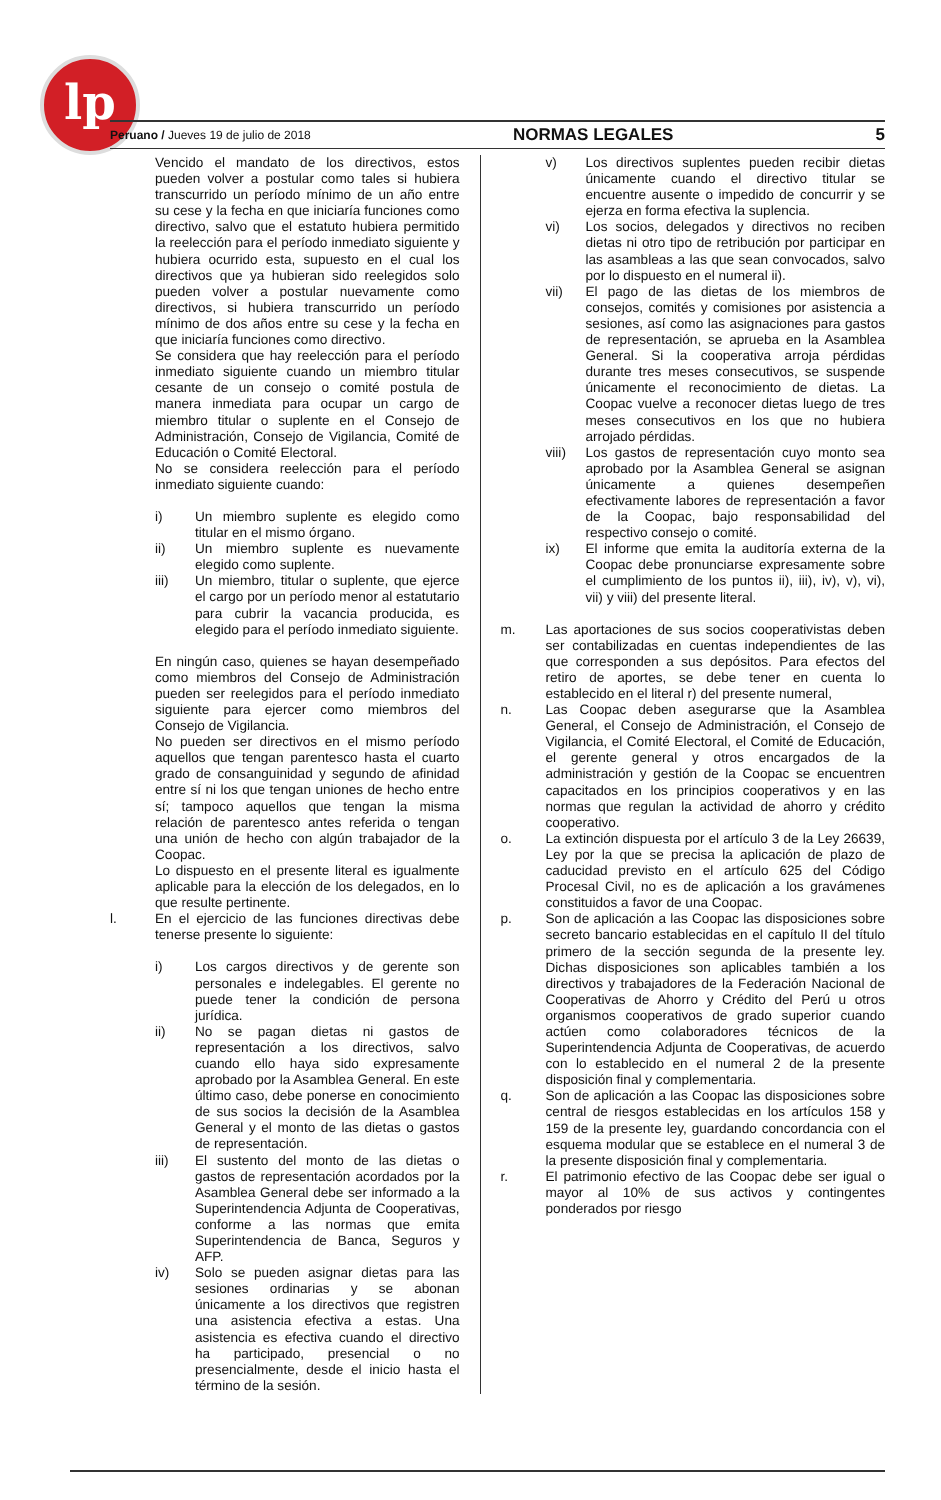lp
Peruano / Jueves 19 de julio de 2018 NORMAS LEGALES 5
Vencido el mandato de los directivos, estos pueden volver a postular como tales si hubiera transcurrido un período mínimo de un año entre su cese y la fecha en que iniciaría funciones como directivo, salvo que el estatuto hubiera permitido la reelección para el período inmediato siguiente y hubiera ocurrido esta, supuesto en el cual los directivos que ya hubieran sido reelegidos solo pueden volver a postular nuevamente como directivos, si hubiera transcurrido un período mínimo de dos años entre su cese y la fecha en que iniciaría funciones como directivo.
Se considera que hay reelección para el período inmediato siguiente cuando un miembro titular cesante de un consejo o comité postula de manera inmediata para ocupar un cargo de miembro titular o suplente en el Consejo de Administración, Consejo de Vigilancia, Comité de Educación o Comité Electoral.
No se considera reelección para el período inmediato siguiente cuando:
i) Un miembro suplente es elegido como titular en el mismo órgano.
ii) Un miembro suplente es nuevamente elegido como suplente.
iii) Un miembro, titular o suplente, que ejerce el cargo por un período menor al estatutario para cubrir la vacancia producida, es elegido para el período inmediato siguiente.
En ningún caso, quienes se hayan desempeñado como miembros del Consejo de Administración pueden ser reelegidos para el período inmediato siguiente para ejercer como miembros del Consejo de Vigilancia.
No pueden ser directivos en el mismo período aquellos que tengan parentesco hasta el cuarto grado de consanguinidad y segundo de afinidad entre sí ni los que tengan uniones de hecho entre sí; tampoco aquellos que tengan la misma relación de parentesco antes referida o tengan una unión de hecho con algún trabajador de la Coopac.
Lo dispuesto en el presente literal es igualmente aplicable para la elección de los delegados, en lo que resulte pertinente.
l. En el ejercicio de las funciones directivas debe tenerse presente lo siguiente:
i) Los cargos directivos y de gerente son personales e indelegables. El gerente no puede tener la condición de persona jurídica.
ii) No se pagan dietas ni gastos de representación a los directivos, salvo cuando ello haya sido expresamente aprobado por la Asamblea General. En este último caso, debe ponerse en conocimiento de sus socios la decisión de la Asamblea General y el monto de las dietas o gastos de representación.
iii) El sustento del monto de las dietas o gastos de representación acordados por la Asamblea General debe ser informado a la Superintendencia Adjunta de Cooperativas, conforme a las normas que emita Superintendencia de Banca, Seguros y AFP.
iv) Solo se pueden asignar dietas para las sesiones ordinarias y se abonan únicamente a los directivos que registren una asistencia efectiva a estas. Una asistencia es efectiva cuando el directivo ha participado, presencial o no presencialmente, desde el inicio hasta el término de la sesión.
v) Los directivos suplentes pueden recibir dietas únicamente cuando el directivo titular se encuentre ausente o impedido de concurrir y se ejerza en forma efectiva la suplencia.
vi) Los socios, delegados y directivos no reciben dietas ni otro tipo de retribución por participar en las asambleas a las que sean convocados, salvo por lo dispuesto en el numeral ii).
vii) El pago de las dietas de los miembros de consejos, comités y comisiones por asistencia a sesiones, así como las asignaciones para gastos de representación, se aprueba en la Asamblea General. Si la cooperativa arroja pérdidas durante tres meses consecutivos, se suspende únicamente el reconocimiento de dietas. La Coopac vuelve a reconocer dietas luego de tres meses consecutivos en los que no hubiera arrojado pérdidas.
viii) Los gastos de representación cuyo monto sea aprobado por la Asamblea General se asignan únicamente a quienes desempeñen efectivamente labores de representación a favor de la Coopac, bajo responsabilidad del respectivo consejo o comité.
ix) El informe que emita la auditoría externa de la Coopac debe pronunciarse expresamente sobre el cumplimiento de los puntos ii), iii), iv), v), vi), vii) y viii) del presente literal.
m. Las aportaciones de sus socios cooperativistas deben ser contabilizadas en cuentas independientes de las que corresponden a sus depósitos. Para efectos del retiro de aportes, se debe tener en cuenta lo establecido en el literal r) del presente numeral,
n. Las Coopac deben asegurarse que la Asamblea General, el Consejo de Administración, el Consejo de Vigilancia, el Comité Electoral, el Comité de Educación, el gerente general y otros encargados de la administración y gestión de la Coopac se encuentren capacitados en los principios cooperativos y en las normas que regulan la actividad de ahorro y crédito cooperativo.
o. La extinción dispuesta por el artículo 3 de la Ley 26639, Ley por la que se precisa la aplicación de plazo de caducidad previsto en el artículo 625 del Código Procesal Civil, no es de aplicación a los gravámenes constituidos a favor de una Coopac.
p. Son de aplicación a las Coopac las disposiciones sobre secreto bancario establecidas en el capítulo II del título primero de la sección segunda de la presente ley. Dichas disposiciones son aplicables también a los directivos y trabajadores de la Federación Nacional de Cooperativas de Ahorro y Crédito del Perú u otros organismos cooperativos de grado superior cuando actúen como colaboradores técnicos de la Superintendencia Adjunta de Cooperativas, de acuerdo con lo establecido en el numeral 2 de la presente disposición final y complementaria.
q. Son de aplicación a las Coopac las disposiciones sobre central de riesgos establecidas en los artículos 158 y 159 de la presente ley, guardando concordancia con el esquema modular que se establece en el numeral 3 de la presente disposición final y complementaria.
r. El patrimonio efectivo de las Coopac debe ser igual o mayor al 10% de sus activos y contingentes ponderados por riesgo